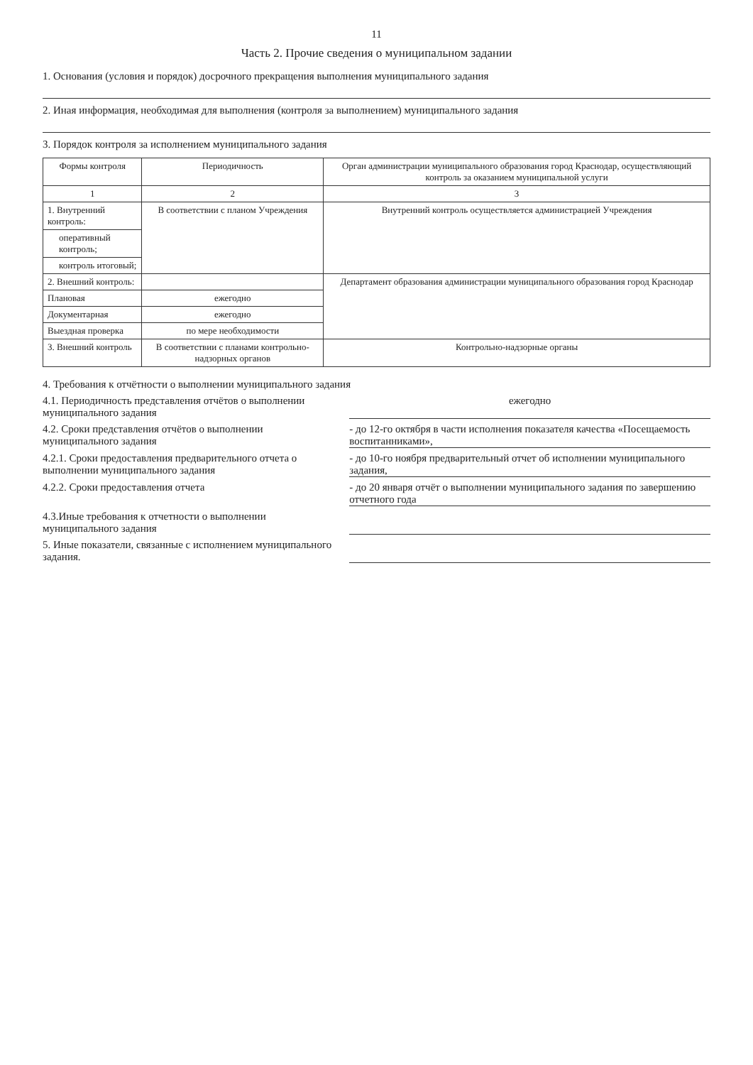11
Часть 2. Прочие сведения о муниципальном задании
1. Основания (условия и порядок) досрочного прекращения выполнения муниципального задания
2. Иная информация, необходимая для выполнения (контроля за выполнением) муниципального задания
3. Порядок контроля за исполнением муниципального задания
| Формы контроля | Периодичность | Орган администрации муниципального образования город Краснодар, осуществляющий контроль за оказанием муниципальной услуги |
| --- | --- | --- |
| 1 | 2 | 3 |
| 1. Внутренний контроль: | В соответствии с планом Учреждения | Внутренний контроль осуществляется администрацией Учреждения |
| оперативный контроль; | | |
| контроль итоговый; | | |
| 2. Внешний контроль: | | Департамент образования администрации муниципального образования город Краснодар |
| Плановая | ежегодно | |
| Документарная | ежегодно | |
| Выездная проверка | по мере необходимости | |
| 3. Внешний контроль | В соответствии с планами контрольно-надзорных органов | Контрольно-надзорные органы |
4. Требования к отчётности о выполнении муниципального задания
4.1. Периодичность представления отчётов о выполнении муниципального задания
ежегодно
4.2. Сроки представления отчётов о выполнении муниципального задания
- до 12-го октября в части исполнения показателя качества «Посещаемость воспитанниками»,
4.2.1. Сроки предоставления предварительного отчета о выполнении муниципального задания
- до 10-го ноября предварительный отчет об исполнении муниципального задания,
4.2.2. Сроки предоставления отчета
- до 20 января отчёт о выполнении муниципального задания по завершению отчетного года
4.3.Иные требования к отчетности о выполнении муниципального задания
5. Иные показатели, связанные с исполнением муниципального задания.